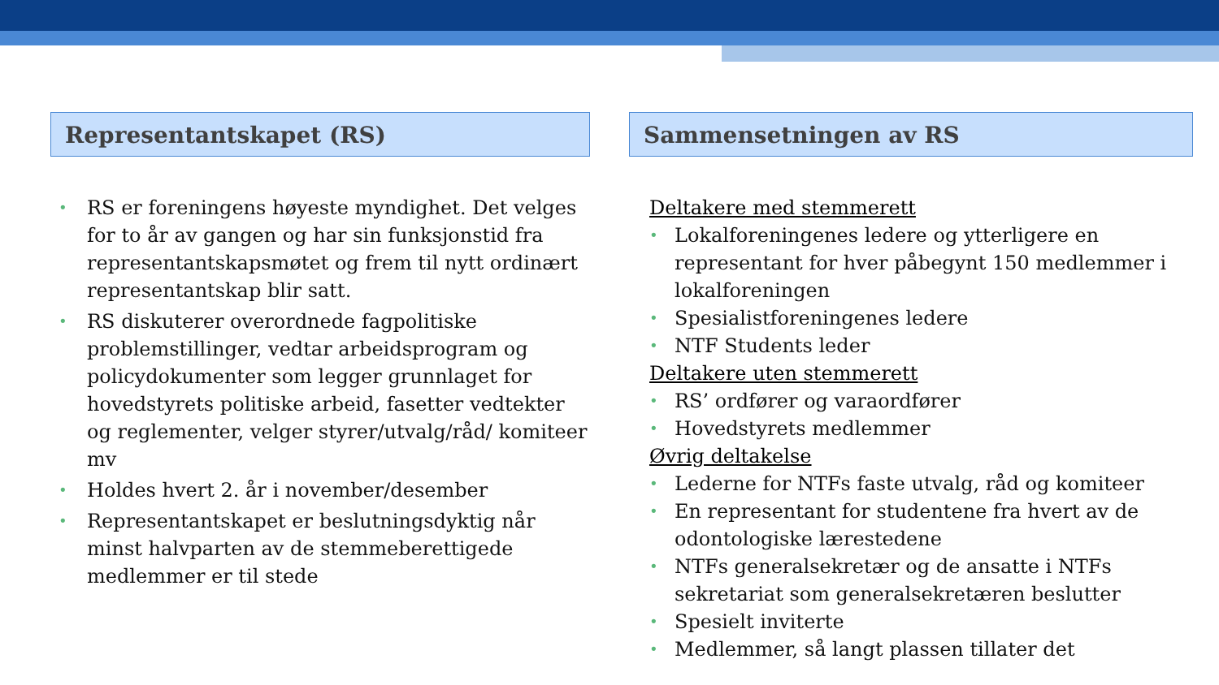Representantskapet (RS)
RS er foreningens høyeste myndighet. Det velges for to år av gangen og har sin funksjonstid fra representantskapsmøtet og frem til nytt ordinært representantskap blir satt.
RS diskuterer overordnede fagpolitiske problemstillinger, vedtar arbeidsprogram og policydokumenter som legger grunnlaget for hovedstyrets politiske arbeid, fasetter vedtekter og reglementer, velger styrer/utvalg/råd/ komiteer mv
Holdes hvert 2. år i november/desember
Representantskapet er beslutningsdyktig når minst halvparten av de stemmeberettigede medlemmer er til stede
Sammensetningen av RS
Deltakere med stemmerett
Lokalforeningenes ledere og ytterligere en representant for hver påbegynt 150 medlemmer i lokalforeningen
Spesialistforeningenes ledere
NTF Students leder
Deltakere uten stemmerett
RS’ ordfører og varaordfører
Hovedstyrets medlemmer
Øvrig deltakelse
Lederne for NTFs faste utvalg, råd og komiteer
En representant for studentene fra hvert av de odontologiske lærestedene
NTFs generalsekretær og de ansatte i NTFs sekretariat som generalsekretæren beslutter
Spesielt inviterte
Medlemmer, så langt plassen tillater det